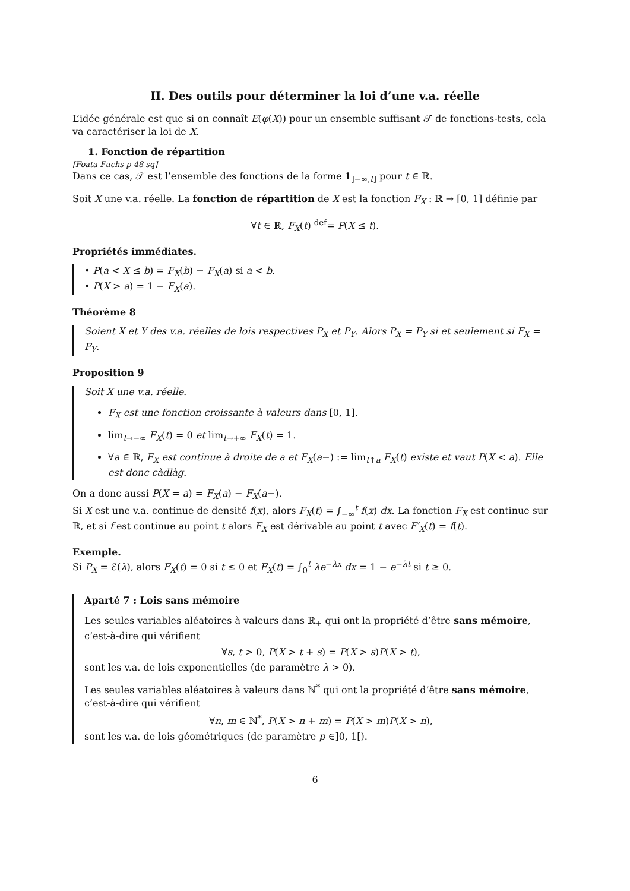II. Des outils pour déterminer la loi d’une v.a. réelle
L’idée générale est que si on connaît E(φ(X)) pour un ensemble suffisant 𝒯 de fonctions-tests, cela va caractériser la loi de X.
1. Fonction de répartition
[Foata-Fuchs p 48 sq]
Dans ce cas, 𝒯 est l’ensemble des fonctions de la forme 1<sub>]−∞,t]</sub> pour t ∈ ℝ.
Soit X une v.a. réelle. La fonction de répartition de X est la fonction F<sub>X</sub> : ℝ → [0, 1] définie par
∀t ∈ ℝ, F<sub>X</sub>(t) <sup>def</sup>= P(X ≤ t).
Propriétés immédiates.
• P(a < X ≤ b) = F<sub>X</sub>(b) − F<sub>X</sub>(a) si a < b.
• P(X > a) = 1 − F<sub>X</sub>(a).
Théorème 8
Soient X et Y des v.a. réelles de lois respectives P<sub>X</sub> et P<sub>Y</sub>. Alors P<sub>X</sub> = P<sub>Y</sub> si et seulement si F<sub>X</sub> = F<sub>Y</sub>.
Proposition 9
Soit X une v.a. réelle.
F<sub>X</sub> est une fonction croissante à valeurs dans [0, 1].
lim<sub>t→−∞</sub> F<sub>X</sub>(t) = 0 et lim<sub>t→+∞</sub> F<sub>X</sub>(t) = 1.
∀a ∈ ℝ, F<sub>X</sub> est continue à droite de a et F<sub>X</sub>(a−) := lim<sub>t↑a</sub> F<sub>X</sub>(t) existe et vaut P(X < a). Elle est donc càdlàg.
On a donc aussi P(X = a) = F<sub>X</sub>(a) − F<sub>X</sub>(a−).
Si X est une v.a. continue de densité f(x), alors F<sub>X</sub>(t) = ∫<sub>−∞</sub><sup>t</sup> f(x) dx. La fonction F<sub>X</sub> est continue sur ℝ, et si f est continue au point t alors F<sub>X</sub> est dérivable au point t avec F′<sub>X</sub>(t) = f(t).
Exemple.
Si P<sub>X</sub> = ℰ(λ), alors F<sub>X</sub>(t) = 0 si t ≤ 0 et F<sub>X</sub>(t) = ∫<sub>0</sub><sup>t</sup> λe<sup>−λx</sup> dx = 1 − e<sup>−λt</sup> si t ≥ 0.
Aparté 7 : Lois sans mémoire
Les seules variables aléatoires à valeurs dans ℝ<sub>+</sub> qui ont la propriété d’être sans mémoire, c’est-à-dire qui vérifient
∀s, t > 0, P(X > t + s) = P(X > s)P(X > t),
sont les v.a. de lois exponentielles (de paramètre λ > 0).
Les seules variables aléatoires à valeurs dans ℕ<sup>*</sup> qui ont la propriété d’être sans mémoire, c’est-à-dire qui vérifient
∀n, m ∈ ℕ<sup>*</sup>, P(X > n + m) = P(X > m)P(X > n),
sont les v.a. de lois géométriques (de paramètre p ∈]0, 1[).
6